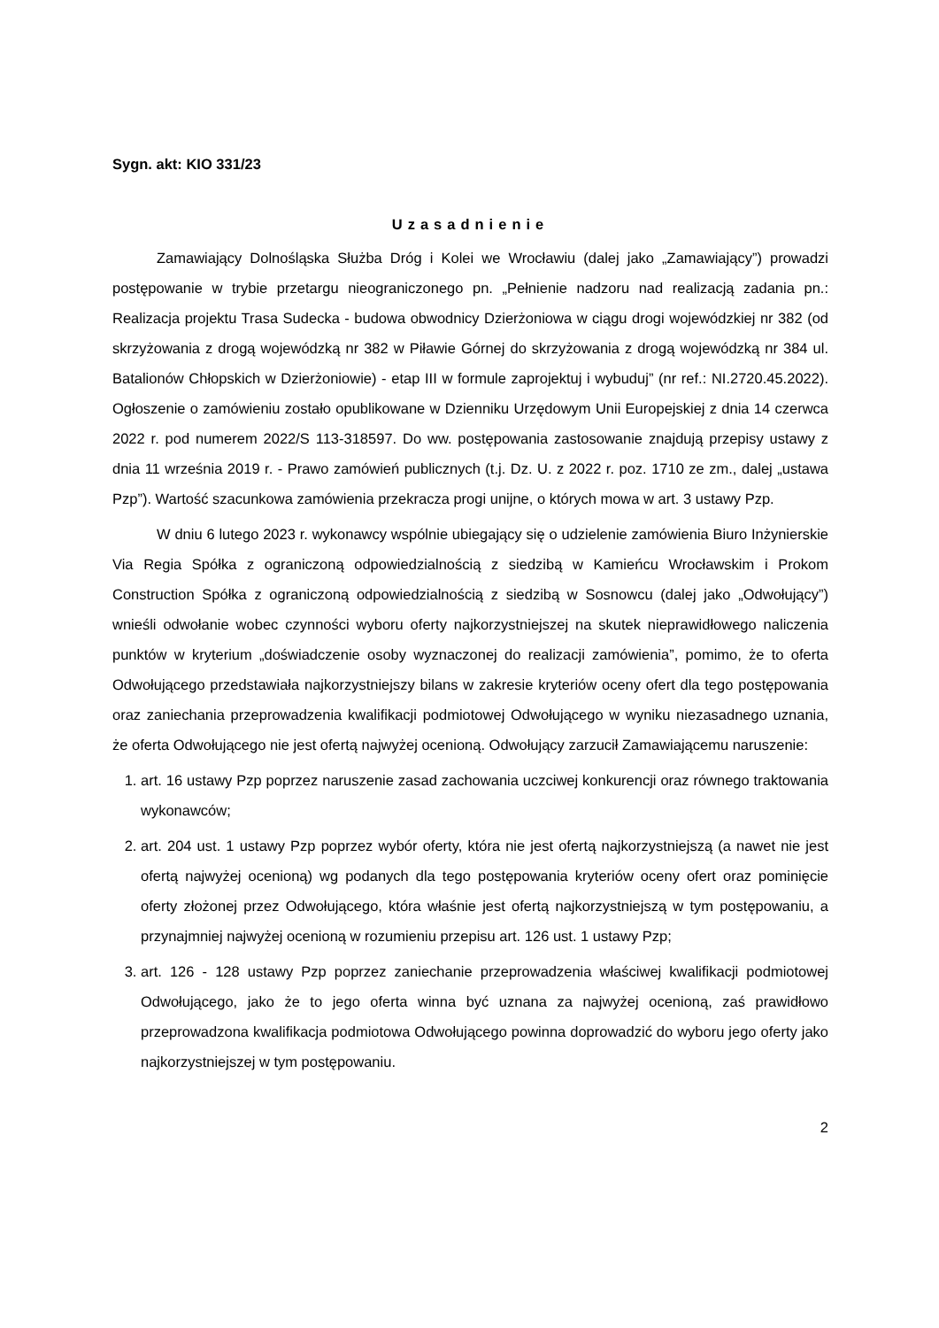Sygn. akt: KIO 331/23
Uzasadnienie
Zamawiający Dolnośląska Służba Dróg i Kolei we Wrocławiu (dalej jako „Zamawiający”) prowadzi postępowanie w trybie przetargu nieograniczonego pn. „Pełnienie nadzoru nad realizacją zadania pn.: Realizacja projektu Trasa Sudecka - budowa obwodnicy Dzierżoniowa w ciągu drogi wojewódzkiej nr 382 (od skrzyżowania z drogą wojewódzką nr 382 w Piławie Górnej do skrzyżowania z drogą wojewódzką nr 384 ul. Batalionów Chłopskich w Dzierżoniowie) - etap III w formule zaprojektuj i wybuduj” (nr ref.: NI.2720.45.2022). Ogłoszenie o zamówieniu zostało opublikowane w Dzienniku Urzędowym Unii Europejskiej z dnia 14 czerwca 2022 r. pod numerem 2022/S 113-318597. Do ww. postępowania zastosowanie znajdują przepisy ustawy z dnia 11 września 2019 r. - Prawo zamówień publicznych (t.j. Dz. U. z 2022 r. poz. 1710 ze zm., dalej „ustawa Pzp”). Wartość szacunkowa zamówienia przekracza progi unijne, o których mowa w art. 3 ustawy Pzp.
W dniu 6 lutego 2023 r. wykonawcy wspólnie ubiegający się o udzielenie zamówienia Biuro Inżynierskie Via Regia Spółka z ograniczoną odpowiedzialnością z siedzibą w Kamieńcu Wrocławskim i Prokom Construction Spółka z ograniczoną odpowiedzialnością z siedzibą w Sosnowcu (dalej jako „Odwołujący”) wnieśli odwołanie wobec czynności wyboru oferty najkorzystniejszej na skutek nieprawidłowego naliczenia punktów w kryterium „doświadczenie osoby wyznaczonej do realizacji zamówienia”, pomimo, że to oferta Odwołującego przedstawiała najkorzystniejszy bilans w zakresie kryteriów oceny ofert dla tego postępowania oraz zaniechania przeprowadzenia kwalifikacji podmiotowej Odwołującego w wyniku niezasadnego uznania, że oferta Odwołującego nie jest ofertą najwyżej ocenioną. Odwołujący zarzucił Zamawiającemu naruszenie:
1. art. 16 ustawy Pzp poprzez naruszenie zasad zachowania uczciwej konkurencji oraz równego traktowania wykonawców;
2. art. 204 ust. 1 ustawy Pzp poprzez wybór oferty, która nie jest ofertą najkorzystniejszą (a nawet nie jest ofertą najwyżej ocenioną) wg podanych dla tego postępowania kryteriów oceny ofert oraz pominięcie oferty złożonej przez Odwołującego, która właśnie jest ofertą najkorzystniejszą w tym postępowaniu, a przynajmniej najwyżej ocenioną w rozumieniu przepisu art. 126 ust. 1 ustawy Pzp;
3. art. 126 - 128 ustawy Pzp poprzez zaniechanie przeprowadzenia właściwej kwalifikacji podmiotowej Odwołującego, jako że to jego oferta winna być uznana za najwyżej ocenioną, zaś prawidłowo przeprowadzona kwalifikacja podmiotowa Odwołującego powinna doprowadzić do wyboru jego oferty jako najkorzystniejszej w tym postępowaniu.
2